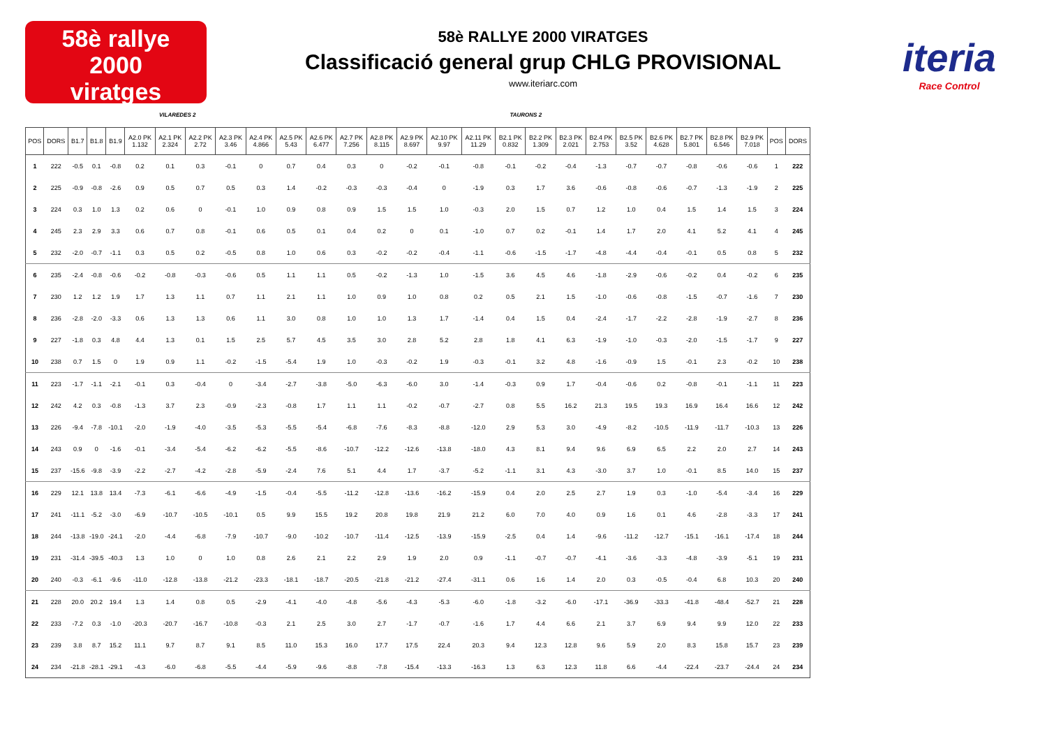58è rallye
2000
viratges
58è RALLYE 2000 VIRATGES
Classificació general grup CHLG PROVISIONAL
www.iteriarc.com
iteria
Race Control
VILAREDES 2 TAURONS 2
| POS | DORS | B1.7 | B1.8 | B1.9 | A2.0 PK 1.132 | A2.1 PK 2.324 | A2.2 PK 2.72 | A2.3 PK 3.46 | A2.4 PK 4.866 | A2.5 PK 5.43 | A2.6 PK 6.477 | A2.7 PK 7.256 | A2.8 PK 8.115 | A2.9 PK 8.697 | A2.10 PK 9.97 | A2.11 PK 11.29 | B2.1 PK 0.832 | B2.2 PK 1.309 | B2.3 PK 2.021 | B2.4 PK 2.753 | B2.5 PK 3.52 | B2.6 PK 4.628 | B2.7 PK 5.801 | B2.8 PK 6.546 | B2.9 PK 7.018 | POS | DORS |
| --- | --- | --- | --- | --- | --- | --- | --- | --- | --- | --- | --- | --- | --- | --- | --- | --- | --- | --- | --- | --- | --- | --- | --- | --- | --- | --- | --- |
| 1 | 222 | -0.5 | 0.1 | -0.8 | 0.2 | 0.1 | 0.3 | -0.1 | 0 | 0.7 | 0.4 | 0.3 | 0 | -0.2 | -0.1 | -0.8 | -0.1 | -0.2 | -0.4 | -1.3 | -0.7 | -0.7 | -0.8 | -0.6 | -0.6 | 1 | 222 |
| 2 | 225 | -0.9 | -0.8 | -2.6 | 0.9 | 0.5 | 0.7 | 0.5 | 0.3 | 1.4 | -0.2 | -0.3 | -0.3 | -0.4 | 0 | -1.9 | 0.3 | 1.7 | 3.6 | -0.6 | -0.8 | -0.6 | -0.7 | -1.3 | -1.9 | 2 | 225 |
| 3 | 224 | 0.3 | 1.0 | 1.3 | 0.2 | 0.6 | 0 | -0.1 | 1.0 | 0.9 | 0.8 | 0.9 | 1.5 | 1.5 | 1.0 | -0.3 | 2.0 | 1.5 | 0.7 | 1.2 | 1.0 | 0.4 | 1.5 | 1.4 | 1.5 | 3 | 224 |
| 4 | 245 | 2.3 | 2.9 | 3.3 | 0.6 | 0.7 | 0.8 | -0.1 | 0.6 | 0.5 | 0.1 | 0.4 | 0.2 | 0 | 0.1 | -1.0 | 0.7 | 0.2 | -0.1 | 1.4 | 1.7 | 2.0 | 4.1 | 5.2 | 4.1 | 4 | 245 |
| 5 | 232 | -2.0 | -0.7 | -1.1 | 0.3 | 0.5 | 0.2 | -0.5 | 0.8 | 1.0 | 0.6 | 0.3 | -0.2 | -0.2 | -0.4 | -1.1 | -0.6 | -1.5 | -1.7 | -4.8 | -4.4 | -0.4 | -0.1 | 0.5 | 0.8 | 5 | 232 |
| 6 | 235 | -2.4 | -0.8 | -0.6 | -0.2 | -0.8 | -0.3 | -0.6 | 0.5 | 1.1 | 1.1 | 0.5 | -0.2 | -1.3 | 1.0 | -1.5 | 3.6 | 4.5 | 4.6 | -1.8 | -2.9 | -0.6 | -0.2 | 0.4 | -0.2 | 6 | 235 |
| 7 | 230 | 1.2 | 1.2 | 1.9 | 1.7 | 1.3 | 1.1 | 0.7 | 1.1 | 2.1 | 1.1 | 1.0 | 0.9 | 1.0 | 0.8 | 0.2 | 0.5 | 2.1 | 1.5 | -1.0 | -0.6 | -0.8 | -1.5 | -0.7 | -1.6 | 7 | 230 |
| 8 | 236 | -2.8 | -2.0 | -3.3 | 0.6 | 1.3 | 1.3 | 0.6 | 1.1 | 3.0 | 0.8 | 1.0 | 1.0 | 1.3 | 1.7 | -1.4 | 0.4 | 1.5 | 0.4 | -2.4 | -1.7 | -2.2 | -2.8 | -1.9 | -2.7 | 8 | 236 |
| 9 | 227 | -1.8 | 0.3 | 4.8 | 4.4 | 1.3 | 0.1 | 1.5 | 2.5 | 5.7 | 4.5 | 3.5 | 3.0 | 2.8 | 5.2 | 2.8 | 1.8 | 4.1 | 6.3 | -1.9 | -1.0 | -0.3 | -2.0 | -1.5 | -1.7 | 9 | 227 |
| 10 | 238 | 0.7 | 1.5 | 0 | 1.9 | 0.9 | 1.1 | -0.2 | -1.5 | -5.4 | 1.9 | 1.0 | -0.3 | -0.2 | 1.9 | -0.3 | -0.1 | 3.2 | 4.8 | -1.6 | -0.9 | 1.5 | -0.1 | 2.3 | -0.2 | 10 | 238 |
| 11 | 223 | -1.7 | -1.1 | -2.1 | -0.1 | 0.3 | -0.4 | 0 | -3.4 | -2.7 | -3.8 | -5.0 | -6.3 | -6.0 | 3.0 | -1.4 | -0.3 | 0.9 | 1.7 | -0.4 | -0.6 | 0.2 | -0.8 | -0.1 | -1.1 | 11 | 223 |
| 12 | 242 | 4.2 | 0.3 | -0.8 | -1.3 | 3.7 | 2.3 | -0.9 | -2.3 | -0.8 | 1.7 | 1.1 | 1.1 | -0.2 | -0.7 | -2.7 | 0.8 | 5.5 | 16.2 | 21.3 | 19.5 | 19.3 | 16.9 | 16.4 | 16.6 | 12 | 242 |
| 13 | 226 | -9.4 | -7.8 | -10.1 | -2.0 | -1.9 | -4.0 | -3.5 | -5.3 | -5.5 | -5.4 | -6.8 | -7.6 | -8.3 | -8.8 | -12.0 | 2.9 | 5.3 | 3.0 | -4.9 | -8.2 | -10.5 | -11.9 | -11.7 | -10.3 | 13 | 226 |
| 14 | 243 | 0.9 | 0 | -1.6 | -0.1 | -3.4 | -5.4 | -6.2 | -6.2 | -5.5 | -8.6 | -10.7 | -12.2 | -12.6 | -13.8 | -18.0 | 4.3 | 8.1 | 9.4 | 9.6 | 6.9 | 6.5 | 2.2 | 2.0 | 2.7 | 14 | 243 |
| 15 | 237 | -15.6 | -9.8 | -3.9 | -2.2 | -2.7 | -4.2 | -2.8 | -5.9 | -2.4 | 7.6 | 5.1 | 4.4 | 1.7 | -3.7 | -5.2 | -1.1 | 3.1 | 4.3 | -3.0 | 3.7 | 1.0 | -0.1 | 8.5 | 14.0 | 15 | 237 |
| 16 | 229 | 12.1 | 13.8 | 13.4 | -7.3 | -6.1 | -6.6 | -4.9 | -1.5 | -0.4 | -5.5 | -11.2 | -12.8 | -13.6 | -16.2 | -15.9 | 0.4 | 2.0 | 2.5 | 2.7 | 1.9 | 0.3 | -1.0 | -5.4 | -3.4 | 16 | 229 |
| 17 | 241 | -11.1 | -5.2 | -3.0 | -6.9 | -10.7 | -10.5 | -10.1 | 0.5 | 9.9 | 15.5 | 19.2 | 20.8 | 19.8 | 21.9 | 21.2 | 6.0 | 7.0 | 4.0 | 0.9 | 1.6 | 0.1 | 4.6 | -2.8 | -3.3 | 17 | 241 |
| 18 | 244 | -13.8 | -19.0 | -24.1 | -2.0 | -4.4 | -6.8 | -7.9 | -10.7 | -9.0 | -10.2 | -10.7 | -11.4 | -12.5 | -13.9 | -15.9 | -2.5 | 0.4 | 1.4 | -9.6 | -11.2 | -12.7 | -15.1 | -16.1 | -17.4 | 18 | 244 |
| 19 | 231 | -31.4 | -39.5 | -40.3 | 1.3 | 1.0 | 0 | 1.0 | 0.8 | 2.6 | 2.1 | 2.2 | 2.9 | 1.9 | 2.0 | 0.9 | -1.1 | -0.7 | -0.7 | -4.1 | -3.6 | -3.3 | -4.8 | -3.9 | -5.1 | 19 | 231 |
| 20 | 240 | -0.3 | -6.1 | -9.6 | -11.0 | -12.8 | -13.8 | -21.2 | -23.3 | -18.1 | -18.7 | -20.5 | -21.8 | -21.2 | -27.4 | -31.1 | 0.6 | 1.6 | 1.4 | 2.0 | 0.3 | -0.5 | -0.4 | 6.8 | 10.3 | 20 | 240 |
| 21 | 228 | 20.0 | 20.2 | 19.4 | 1.3 | 1.4 | 0.8 | 0.5 | -2.9 | -4.1 | -4.0 | -4.8 | -5.6 | -4.3 | -5.3 | -6.0 | -1.8 | -3.2 | -6.0 | -17.1 | -36.9 | -33.3 | -41.8 | -48.4 | -52.7 | 21 | 228 |
| 22 | 233 | -7.2 | 0.3 | -1.0 | -20.3 | -20.7 | -16.7 | -10.8 | -0.3 | 2.1 | 2.5 | 3.0 | 2.7 | -1.7 | -0.7 | -1.6 | 1.7 | 4.4 | 6.6 | 2.1 | 3.7 | 6.9 | 9.4 | 9.9 | 12.0 | 22 | 233 |
| 23 | 239 | 3.8 | 8.7 | 15.2 | 11.1 | 9.7 | 8.7 | 9.1 | 8.5 | 11.0 | 15.3 | 16.0 | 17.7 | 17.5 | 22.4 | 20.3 | 9.4 | 12.3 | 12.8 | 9.6 | 5.9 | 2.0 | 8.3 | 15.8 | 15.7 | 23 | 239 |
| 24 | 234 | -21.8 | -28.1 | -29.1 | -4.3 | -6.0 | -6.8 | -5.5 | -4.4 | -5.9 | -9.6 | -8.8 | -7.8 | -15.4 | -13.3 | -16.3 | 1.3 | 6.3 | 12.3 | 11.8 | 6.6 | -4.4 | -22.4 | -23.7 | -24.4 | 24 | 234 |